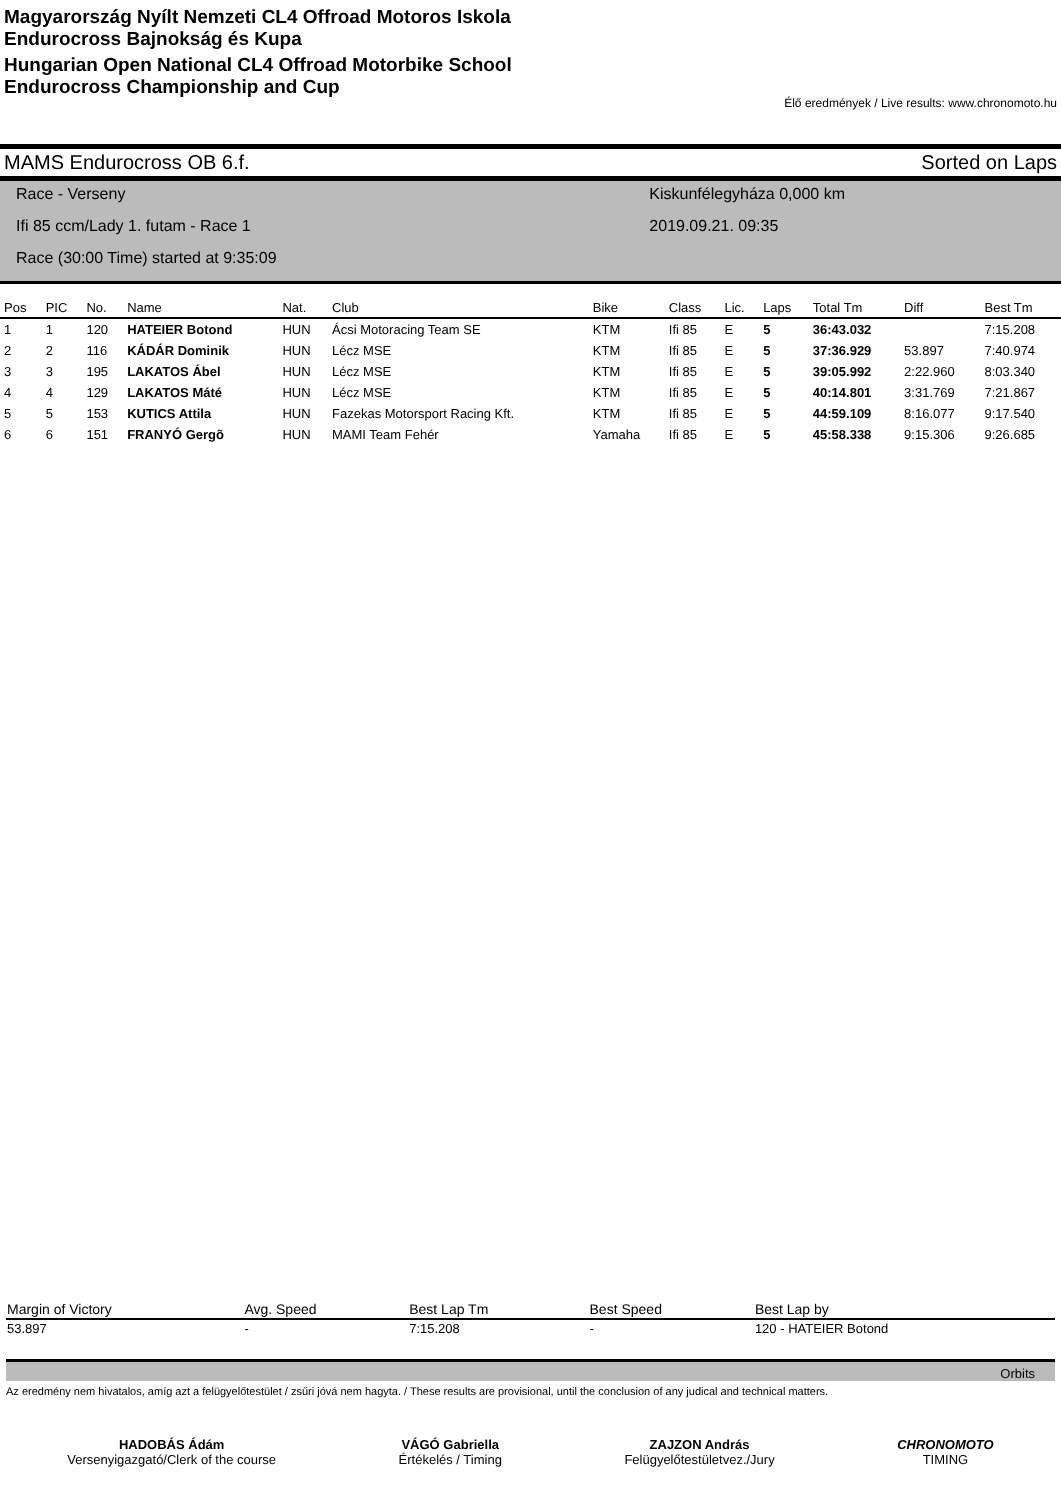Magyarország Nyílt Nemzeti CL4 Offroad Motoros Iskola
Endurocross Bajnokság és Kupa
Hungarian Open National CL4 Offroad Motorbike School
Endurocross Championship and Cup
Élő eredmények / Live results: www.chronomoto.hu
MAMS Endurocross OB 6.f. Sorted on Laps
Race - Verseny
Ifi 85 ccm/Lady 1. futam - Race 1
Race (30:00 Time) started at 9:35:09
Kiskunfélegyháza 0,000 km
2019.09.21. 09:35
| Pos | PIC | No. | Name | Nat. | Club | Bike | Class | Lic. | Laps | Total Tm | Diff | Best Tm |
| --- | --- | --- | --- | --- | --- | --- | --- | --- | --- | --- | --- | --- |
| 1 | 1 | 120 | HATEIER Botond | HUN | Ácsi Motoracing Team SE | KTM | Ifi 85 | E | 5 | 36:43.032 | | 7:15.208 |
| 2 | 2 | 116 | KÁDÁR Dominik | HUN | Lécz MSE | KTM | Ifi 85 | E | 5 | 37:36.929 | 53.897 | 7:40.974 |
| 3 | 3 | 195 | LAKATOS Ábel | HUN | Lécz MSE | KTM | Ifi 85 | E | 5 | 39:05.992 | 2:22.960 | 8:03.340 |
| 4 | 4 | 129 | LAKATOS Máté | HUN | Lécz MSE | KTM | Ifi 85 | E | 5 | 40:14.801 | 3:31.769 | 7:21.867 |
| 5 | 5 | 153 | KUTICS Attila | HUN | Fazekas Motorsport Racing Kft. | KTM | Ifi 85 | E | 5 | 44:59.109 | 8:16.077 | 9:17.540 |
| 6 | 6 | 151 | FRANYÓ Gergõ | HUN | MAMI Team Fehér | Yamaha | Ifi 85 | E | 5 | 45:58.338 | 9:15.306 | 9:26.685 |
| Margin of Victory | Avg. Speed | Best Lap Tm | Best Speed | Best Lap by |
| --- | --- | --- | --- | --- |
| 53.897 | - | 7:15.208 | - | 120 - HATEIER Botond |
Orbits
Az eredmény nem hivatalos, amíg azt a felügyelőtestület / zsűri jóvá nem hagyta. / These results are provisional, until the conclusion of any judical and technical matters.
HADOBÁS Ádám
Versenyigazgató/Clerk of the course
VÁGÓ Gabriella
Értékelés / Timing
ZAJZON András
Felügyelőtestületvez./Jury
CHRONOMOTO
TIMING